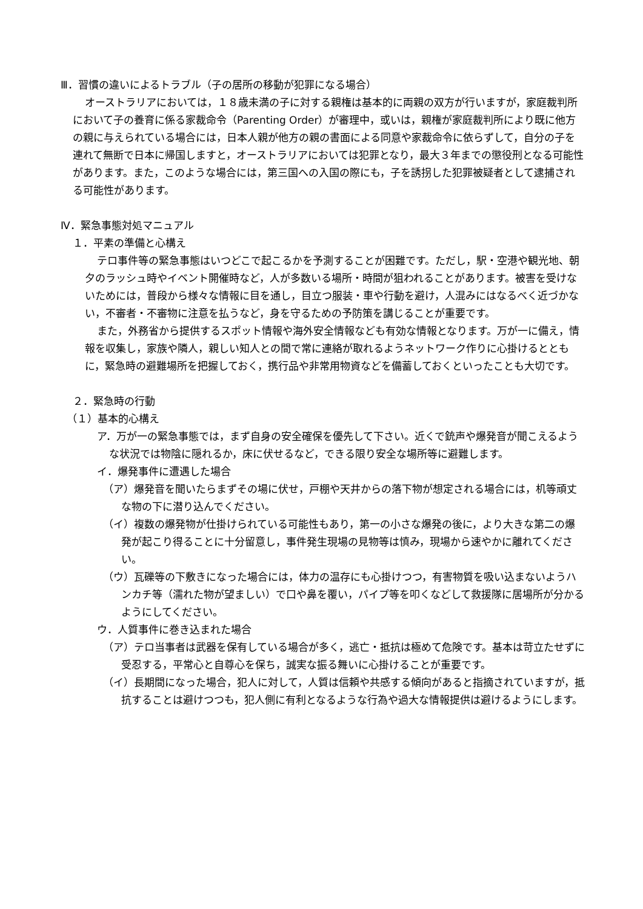Ⅲ．習慣の違いによるトラブル（子の居所の移動が犯罪になる場合）
オーストラリアにおいては，１８歳未満の子に対する親権は基本的に両親の双方が行いますが，家庭裁判所において子の養育に係る家裁命令（Parenting Order）が審理中，或いは，親権が家庭裁判所により既に他方の親に与えられている場合には，日本人親が他方の親の書面による同意や家裁命令に依らずして，自分の子を連れて無断で日本に帰国しますと，オーストラリアにおいては犯罪となり，最大３年までの懲役刑となる可能性があります。また，このような場合には，第三国への入国の際にも，子を誘拐した犯罪被疑者として逮捕される可能性があります。
Ⅳ．緊急事態対処マニュアル
１．平素の準備と心構え
テロ事件等の緊急事態はいつどこで起こるかを予測することが困難です。ただし，駅・空港や観光地、朝夕のラッシュ時やイベント開催時など，人が多数いる場所・時間が狙われることがあります。被害を受けないためには，普段から様々な情報に目を通し，目立つ服装・車や行動を避け，人混みにはなるべく近づかない，不審者・不審物に注意を払うなど，身を守るための予防策を講じることが重要です。
また，外務省から提供するスポット情報や海外安全情報なども有効な情報となります。万が一に備え，情報を収集し，家族や隣人，親しい知人との間で常に連絡が取れるようネットワーク作りに心掛けるとともに，緊急時の避難場所を把握しておく，携行品や非常用物資などを備蓄しておくといったことも大切です。
２．緊急時の行動
（１）基本的心構え
ア．万が一の緊急事態では，まず自身の安全確保を優先して下さい。近くで銃声や爆発音が聞こえるような状況では物陰に隠れるか，床に伏せるなど，できる限り安全な場所等に避難します。
イ．爆発事件に遭遇した場合
（ア）爆発音を聞いたらまずその場に伏せ，戸棚や天井からの落下物が想定される場合には，机等頑丈な物の下に潜り込んでください。
（イ）複数の爆発物が仕掛けられている可能性もあり，第一の小さな爆発の後に，より大きな第二の爆発が起こり得ることに十分留意し，事件発生現場の見物等は慎み，現場から速やかに離れてください。
（ウ）瓦礫等の下敷きになった場合には，体力の温存にも心掛けつつ，有害物質を吸い込まないようハンカチ等（濡れた物が望ましい）で口や鼻を覆い，パイプ等を叩くなどして救援隊に居場所が分かるようにしてください。
ウ．人質事件に巻き込まれた場合
（ア）テロ当事者は武器を保有している場合が多く，逃亡・抵抗は極めて危険です。基本は苛立たせずに受忍する，平常心と自尊心を保ち，誠実な振る舞いに心掛けることが重要です。
（イ）長期間になった場合，犯人に対して，人質は信頼や共感する傾向があると指摘されていますが，抵抗することは避けつつも，犯人側に有利となるような行為や過大な情報提供は避けるようにします。